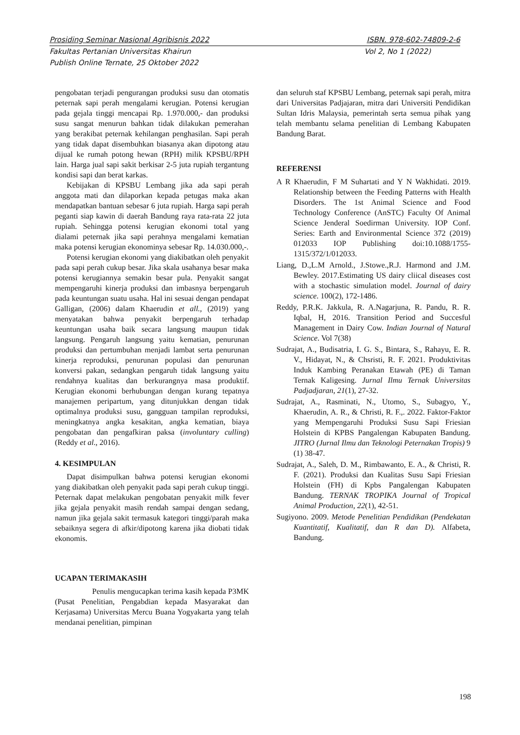Prosiding Seminar Nasional Agribisnis 2022 ISBN. 978-602-74809-2-6
Fakultas Pertanian Universitas Khairun Vol 2, No 1 (2022)
Publish Online Ternate, 25 Oktober 2022
pengobatan terjadi pengurangan produksi susu dan otomatis peternak sapi perah mengalami kerugian. Potensi kerugian pada gejala tinggi mencapai Rp. 1.970.000,- dan produksi susu sangat menurun bahkan tidak dilakukan pemerahan yang berakibat peternak kehilangan penghasilan. Sapi perah yang tidak dapat disembuhkan biasanya akan dipotong atau dijual ke rumah potong hewan (RPH) milik KPSBU/RPH lain. Harga jual sapi sakit berkisar 2-5 juta rupiah tergantung kondisi sapi dan berat karkas.
Kebijakan di KPSBU Lembang jika ada sapi perah anggota mati dan dilaporkan kepada petugas maka akan mendapatkan bantuan sebesar 6 juta rupiah. Harga sapi perah peganti siap kawin di daerah Bandung raya rata-rata 22 juta rupiah. Sehingga potensi kerugian ekonomi total yang dialami peternak jika sapi perahnya mengalami kematian maka potensi kerugian ekonominya sebesar Rp. 14.030.000,-.
Potensi kerugian ekonomi yang diakibatkan oleh penyakit pada sapi perah cukup besar. Jika skala usahanya besar maka potensi kerugiannya semakin besar pula. Penyakit sangat mempengaruhi kinerja produksi dan imbasnya berpengaruh pada keuntungan suatu usaha. Hal ini sesuai dengan pendapat Galligan, (2006) dalam Khaerudin et all., (2019) yang menyatakan bahwa penyakit berpengaruh terhadap keuntungan usaha baik secara langsung maupun tidak langsung. Pengaruh langsung yaitu kematian, penurunan produksi dan pertumbuhan menjadi lambat serta penurunan kinerja reproduksi, penurunan populasi dan penurunan konversi pakan, sedangkan pengaruh tidak langsung yaitu rendahnya kualitas dan berkurangnya masa produktif. Kerugian ekonomi berhubungan dengan kurang tepatnya manajemen peripartum, yang ditunjukkan dengan tidak optimalnya produksi susu, gangguan tampilan reproduksi, meningkatnya angka kesakitan, angka kematian, biaya pengobatan dan pengafkiran paksa (involuntary culling) (Reddy et al., 2016).
4. KESIMPULAN
Dapat disimpulkan bahwa potensi kerugian ekonomi yang diakibatkan oleh penyakit pada sapi perah cukup tinggi. Peternak dapat melakukan pengobatan penyakit milk fever jika gejala penyakit masih rendah sampai dengan sedang, namun jika gejala sakit termasuk kategori tinggi/parah maka sebaiknya segera di afkir/dipotong karena jika diobati tidak ekonomis.
UCAPAN TERIMAKASIH
Penulis mengucapkan terima kasih kepada P3MK (Pusat Penelitian, Pengabdian kepada Masyarakat dan Kerjasama) Universitas Mercu Buana Yogyakarta yang telah mendanai penelitian, pimpinan
dan seluruh staf KPSBU Lembang, peternak sapi perah, mitra dari Universitas Padjajaran, mitra dari Universiti Pendidikan Sultan Idris Malaysia, pemerintah serta semua pihak yang telah membantu selama penelitian di Lembang Kabupaten Bandung Barat.
REFERENSI
A R Khaerudin, F M Suhartati and Y N Wakhidati. 2019. Relationship between the Feeding Patterns with Health Disorders. The 1st Animal Science and Food Technology Conference (AnSTC) Faculty Of Animal Science Jenderal Soedirman University. IOP Conf. Series: Earth and Environmental Science 372 (2019) 012033 IOP Publishing doi:10.1088/1755-1315/372/1/012033.
Liang, D.,L.M Arnold., J.Stowe.,R.J. Harmond and J.M. Bewley. 2017.Estimating US dairy cliical diseases cost with a stochastic simulation model. Journal of dairy science. 100(2), 172-1486.
Reddy, P.R.K. Jakkula, R. A.Nagarjuna, R. Pandu, R. R. Iqbal, H, 2016. Transition Period and Succesful Management in Dairy Cow. Indian Journal of Natural Science. Vol 7(38)
Sudrajat, A., Budisatria, I. G. S., Bintara, S., Rahayu, E. R. V., Hidayat, N., & Chsristi, R. F. 2021. Produktivitas Induk Kambing Peranakan Etawah (PE) di Taman Ternak Kaligesing. Jurnal Ilmu Ternak Universitas Padjadjaran, 21(1), 27-32.
Sudrajat, A., Rasminati, N., Utomo, S., Subagyo, Y., Khaerudin, A. R., & Christi, R. F.,. 2022. Faktor-Faktor yang Mempengaruhi Produksi Susu Sapi Friesian Holstein di KPBS Pangalengan Kabupaten Bandung. JITRO (Jurnal Ilmu dan Teknologi Peternakan Tropis) 9 (1) 38-47.
Sudrajat, A., Saleh, D. M., Rimbawanto, E. A., & Christi, R. F. (2021). Produksi dan Kualitas Susu Sapi Friesian Holstein (FH) di Kpbs Pangalengan Kabupaten Bandung. TERNAK TROPIKA Journal of Tropical Animal Production, 22(1), 42-51.
Sugiyono. 2009. Metode Penelitian Pendidikan (Pendekatan Kuantitatif, Kualitatif, dan R dan D). Alfabeta, Bandung.
198